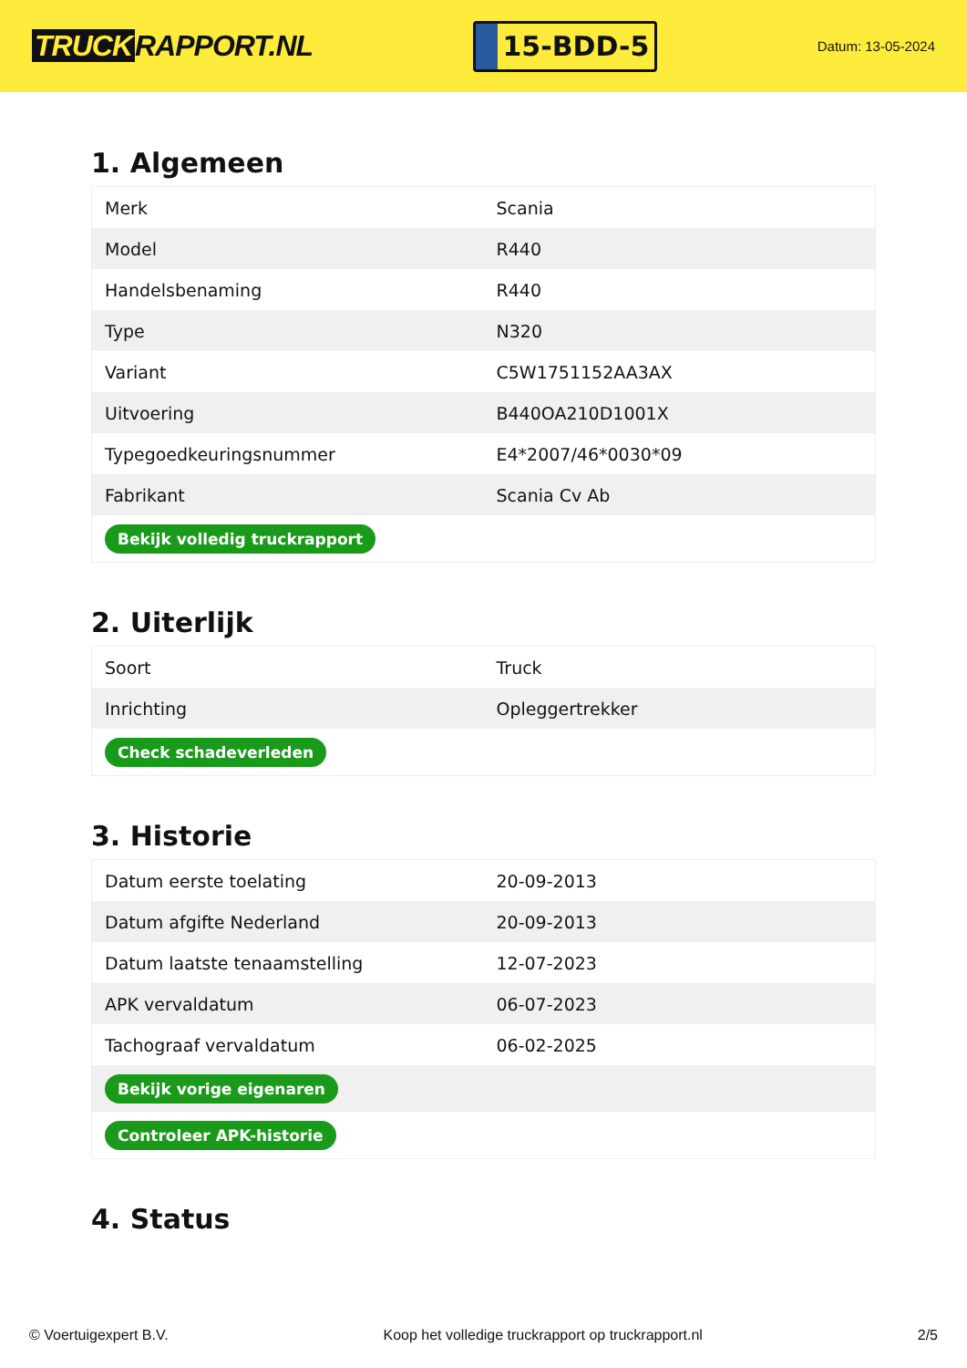TRUCK RAPPORT.NL
15-BDD-5
Datum: 13-05-2024
1. Algemeen
| Merk | Scania |
| Model | R440 |
| Handelsbenaming | R440 |
| Type | N320 |
| Variant | C5W1751152AA3AX |
| Uitvoering | B440OA210D1001X |
| Typegoedkeuringsnummer | E4*2007/46*0030*09 |
| Fabrikant | Scania Cv Ab |
| Bekijk volledig truckrapport | |
2. Uiterlijk
| Soort | Truck |
| Inrichting | Opleggertrekker |
| Check schadeverleden | |
3. Historie
| Datum eerste toelating | 20-09-2013 |
| Datum afgifte Nederland | 20-09-2013 |
| Datum laatste tenaamstelling | 12-07-2023 |
| APK vervaldatum | 06-07-2023 |
| Tachograaf vervaldatum | 06-02-2025 |
| Bekijk vorige eigenaren | |
| Controleer APK-historie | |
4. Status
© Voertuigexpert B.V. Koop het volledige truckrapport op truckrapport.nl 2/5